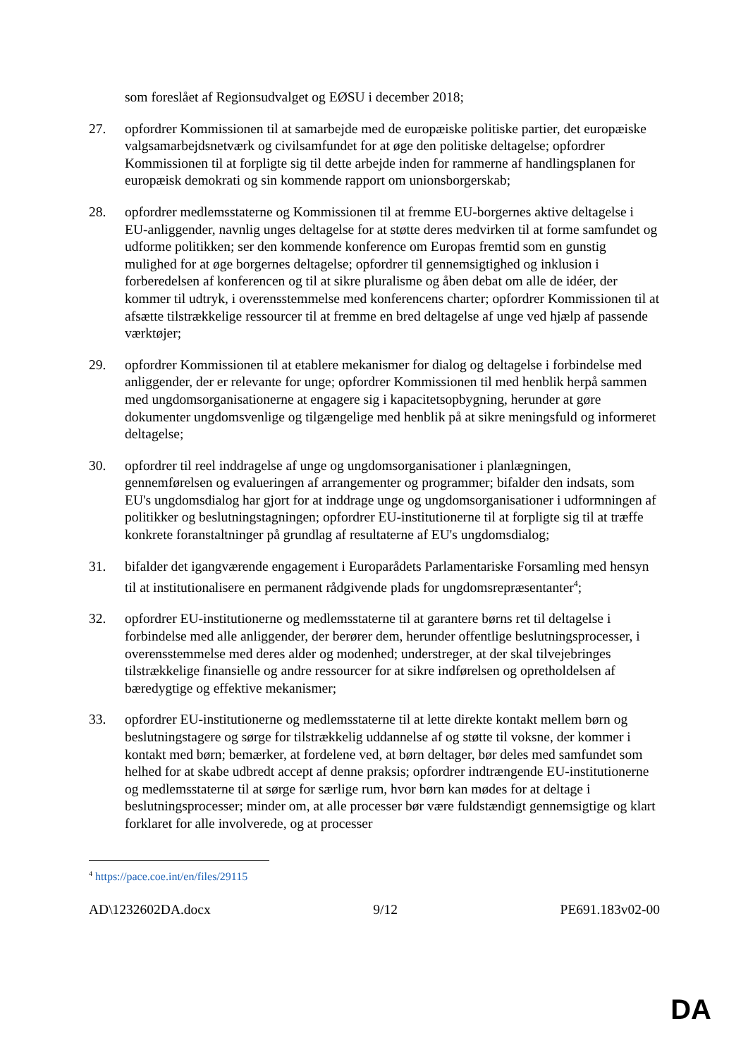som foreslået af Regionsudvalget og EØSU i december 2018;
27. opfordrer Kommissionen til at samarbejde med de europæiske politiske partier, det europæiske valgsamarbejdsnetværk og civilsamfundet for at øge den politiske deltagelse; opfordrer Kommissionen til at forpligte sig til dette arbejde inden for rammerne af handlingsplanen for europæisk demokrati og sin kommende rapport om unionsborgerskab;
28. opfordrer medlemsstaterne og Kommissionen til at fremme EU-borgernes aktive deltagelse i EU-anliggender, navnlig unges deltagelse for at støtte deres medvirken til at forme samfundet og udforme politikken; ser den kommende konference om Europas fremtid som en gunstig mulighed for at øge borgernes deltagelse; opfordrer til gennemsigtighed og inklusion i forberedelsen af konferencen og til at sikre pluralisme og åben debat om alle de idéer, der kommer til udtryk, i overensstemmelse med konferencens charter; opfordrer Kommissionen til at afsætte tilstrækkelige ressourcer til at fremme en bred deltagelse af unge ved hjælp af passende værktøjer;
29. opfordrer Kommissionen til at etablere mekanismer for dialog og deltagelse i forbindelse med anliggender, der er relevante for unge; opfordrer Kommissionen til med henblik herpå sammen med ungdomsorganisationerne at engagere sig i kapacitetsopbygning, herunder at gøre dokumenter ungdomsvenlige og tilgængelige med henblik på at sikre meningsfuld og informeret deltagelse;
30. opfordrer til reel inddragelse af unge og ungdomsorganisationer i planlægningen, gennemførelsen og evalueringen af arrangementer og programmer; bifalder den indsats, som EU's ungdomsdialog har gjort for at inddrage unge og ungdomsorganisationer i udformningen af politikker og beslutningstagningen; opfordrer EU-institutionerne til at forpligte sig til at træffe konkrete foranstaltninger på grundlag af resultaterne af EU's ungdomsdialog;
31. bifalder det igangværende engagement i Europarådets Parlamentariske Forsamling med hensyn til at institutionalisere en permanent rådgivende plads for ungdomsrepræsentanter<sup>4</sup>;
32. opfordrer EU-institutionerne og medlemsstaterne til at garantere børns ret til deltagelse i forbindelse med alle anliggender, der berører dem, herunder offentlige beslutningsprocesser, i overensstemmelse med deres alder og modenhed; understreger, at der skal tilvejebringes tilstrækkelige finansielle og andre ressourcer for at sikre indførelsen og opretholdelsen af bæredygtige og effektive mekanismer;
33. opfordrer EU-institutionerne og medlemsstaterne til at lette direkte kontakt mellem børn og beslutningstagere og sørge for tilstrækkelig uddannelse af og støtte til voksne, der kommer i kontakt med børn; bemærker, at fordelene ved, at børn deltager, bør deles med samfundet som helhed for at skabe udbredt accept af denne praksis; opfordrer indtrængende EU-institutionerne og medlemsstaterne til at sørge for særlige rum, hvor børn kan mødes for at deltage i beslutningsprocesser; minder om, at alle processer bør være fuldstændigt gennemsigtige og klart forklaret for alle involverede, og at processer
<sup>4</sup> https://pace.coe.int/en/files/29115
AD\1232602DA.docx 9/12 PE691.183v02-00
DA